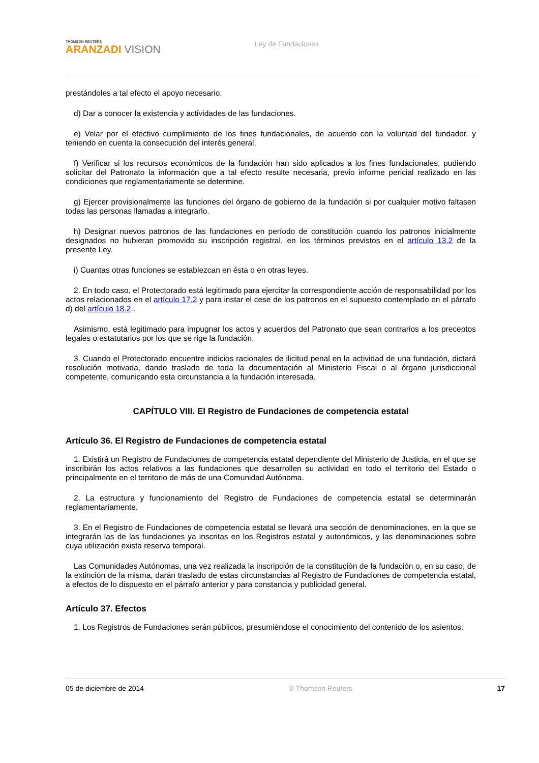THOMSON REUTERS
ARANZADI VISION
Ley de Fundaciones
prestándoles a tal efecto el apoyo necesario.
d) Dar a conocer la existencia y actividades de las fundaciones.
e) Velar por el efectivo cumplimiento de los fines fundacionales, de acuerdo con la voluntad del fundador, y teniendo en cuenta la consecución del interés general.
f) Verificar si los recursos económicos de la fundación han sido aplicados a los fines fundacionales, pudiendo solicitar del Patronato la información que a tal efecto resulte necesaria, previo informe pericial realizado en las condiciones que reglamentariamente se determine.
g) Ejercer provisionalmente las funciones del órgano de gobierno de la fundación si por cualquier motivo faltasen todas las personas llamadas a integrarlo.
h) Designar nuevos patronos de las fundaciones en período de constitución cuando los patronos inicialmente designados no hubieran promovido su inscripción registral, en los términos previstos en el artículo 13.2 de la presente Ley.
i) Cuantas otras funciones se establezcan en ésta o en otras leyes.
2. En todo caso, el Protectorado está legitimado para ejercitar la correspondiente acción de responsabilidad por los actos relacionados en el artículo 17.2 y para instar el cese de los patronos en el supuesto contemplado en el párrafo d) del artículo 18.2 .
Asimismo, está legitimado para impugnar los actos y acuerdos del Patronato que sean contrarios a los preceptos legales o estatutarios por los que se rige la fundación.
3. Cuando el Protectorado encuentre indicios racionales de ilicitud penal en la actividad de una fundación, dictará resolución motivada, dando traslado de toda la documentación al Ministerio Fiscal o al órgano jurisdiccional competente, comunicando esta circunstancia a la fundación interesada.
CAPÍTULO VIII. El Registro de Fundaciones de competencia estatal
Artículo 36. El Registro de Fundaciones de competencia estatal
1. Existirá un Registro de Fundaciones de competencia estatal dependiente del Ministerio de Justicia, en el que se inscribirán los actos relativos a las fundaciones que desarrollen su actividad en todo el territorio del Estado o principalmente en el territorio de más de una Comunidad Autónoma.
2. La estructura y funcionamiento del Registro de Fundaciones de competencia estatal se determinarán reglamentariamente.
3. En el Registro de Fundaciones de competencia estatal se llevará una sección de denominaciones, en la que se integrarán las de las fundaciones ya inscritas en los Registros estatal y autonómicos, y las denominaciones sobre cuya utilización exista reserva temporal.
Las Comunidades Autónomas, una vez realizada la inscripción de la constitución de la fundación o, en su caso, de la extinción de la misma, darán traslado de estas circunstancias al Registro de Fundaciones de competencia estatal, a efectos de lo dispuesto en el párrafo anterior y para constancia y publicidad general.
Artículo 37. Efectos
1. Los Registros de Fundaciones serán públicos, presumiéndose el conocimiento del contenido de los asientos.
05 de diciembre de 2014 © Thomson Reuters 17